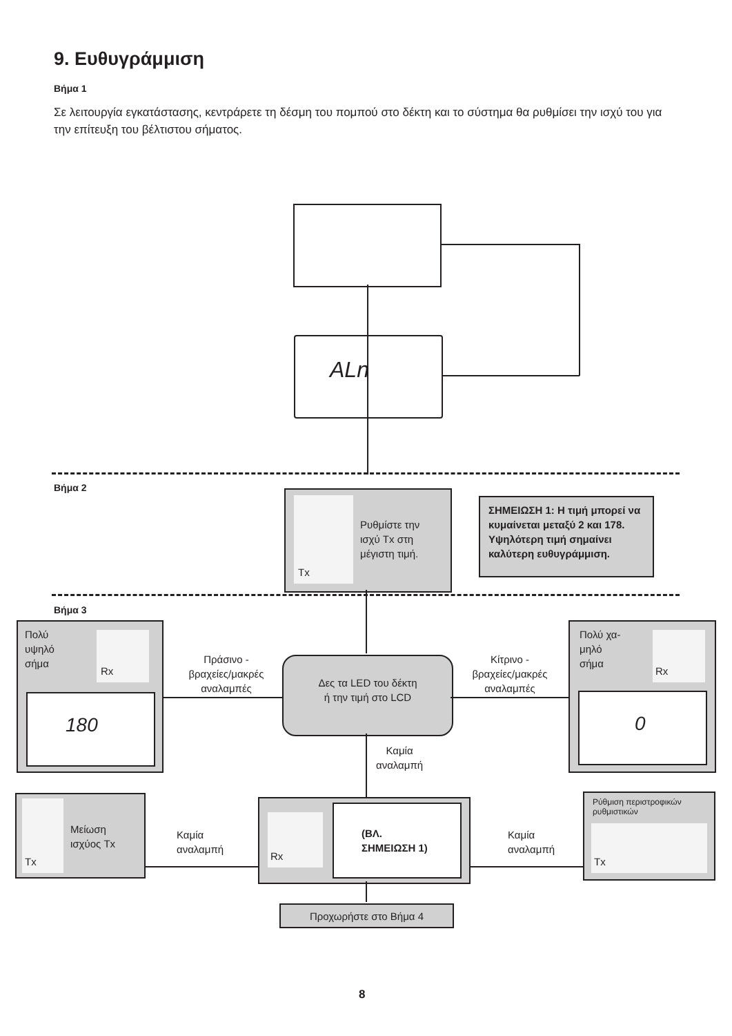9. Ευθυγράμμιση
Βήμα 1
Σε λειτουργία εγκατάστασης, κεντράρετε τη δέσμη του πομπού στο δέκτη και το σύστημα θα ρυθμίσει την ισχύ του για την επίτευξη του βέλτιστου σήματος.
ALn
Βήμα 2
Tx
Ρυθμίστε την
ισχύ Tx στη
μέγιστη τιμή.
ΣΗΜΕΙΩΣΗ 1: Η τιμή μπορεί να κυμαίνεται μεταξύ 2 και 178. Υψηλότερη τιμή σημαίνει καλύτερη ευθυγράμμιση.
Βήμα 3
Πολύ
υψηλό
σήμα
Rx
180
Πράσινο -
βραχείες/μακρές
αναλαμπές
Δες τα LED του δέκτη
ή την τιμή στο LCD
Κίτρινο -
βραχείες/μακρές
αναλαμπές
Πολύ χα-
μηλό
σήμα
Rx
0
Καμία
αναλαμπή
Tx
Μείωση
ισχύος Tx
Καμία
αναλαμπή
Rx
(ΒΛ.
ΣΗΜΕΙΩΣΗ 1)
Καμία
αναλαμπή
Ρύθμιση περιστροφικών ρυθμιστικών
Tx
Προχωρήστε στο Βήμα 4
8